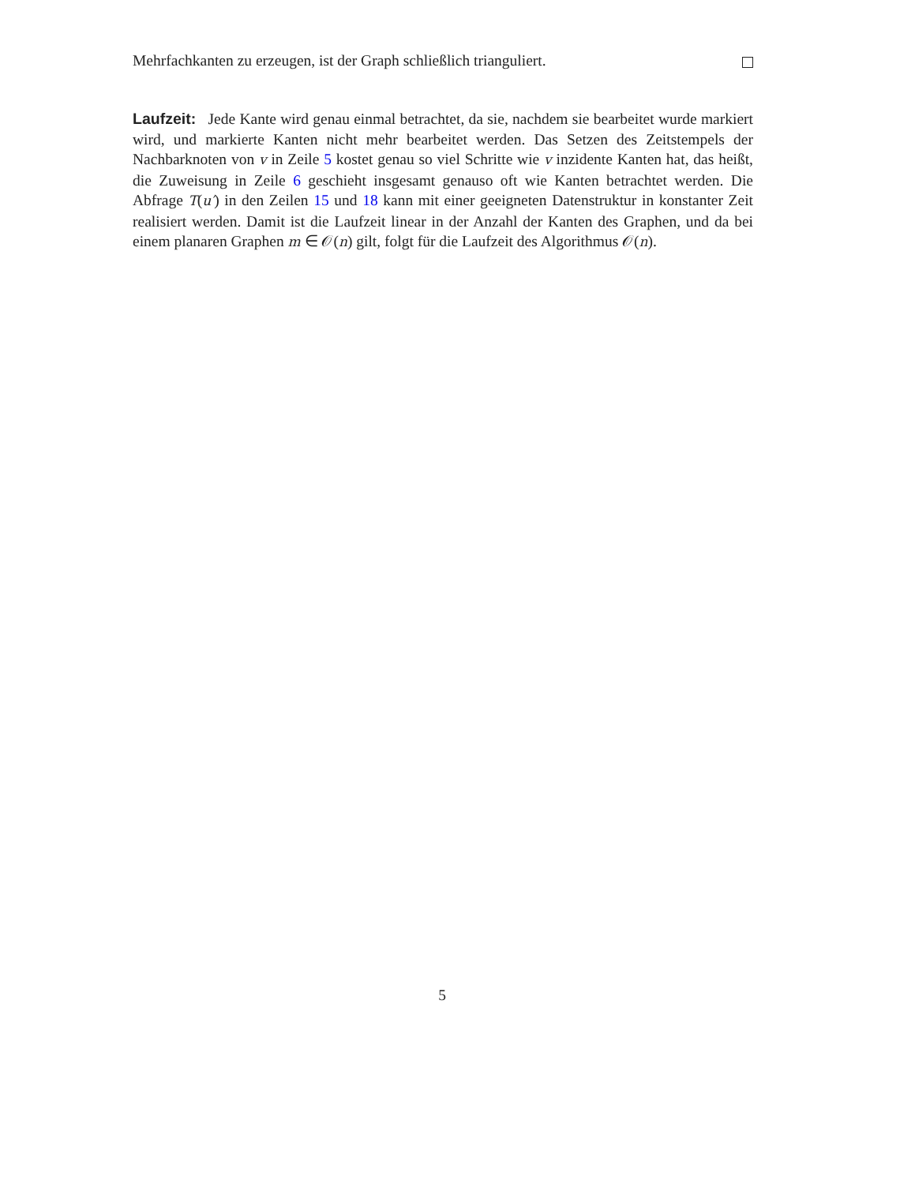Mehrfachkanten zu erzeugen, ist der Graph schließlich trianguliert.
Laufzeit: Jede Kante wird genau einmal betrachtet, da sie, nachdem sie bearbeitet wurde markiert wird, und markierte Kanten nicht mehr bearbeitet werden. Das Setzen des Zeitstempels der Nachbarknoten von v in Zeile 5 kostet genau so viel Schritte wie v inzidente Kanten hat, das heißt, die Zuweisung in Zeile 6 geschieht insgesamt genauso oft wie Kanten betrachtet werden. Die Abfrage T(u′) in den Zeilen 15 und 18 kann mit einer geeigneten Datenstruktur in konstanter Zeit realisiert werden. Damit ist die Laufzeit linear in der Anzahl der Kanten des Graphen, und da bei einem planaren Graphen m ∈ 𝒪(n) gilt, folgt für die Laufzeit des Algorithmus 𝒪(n).
5